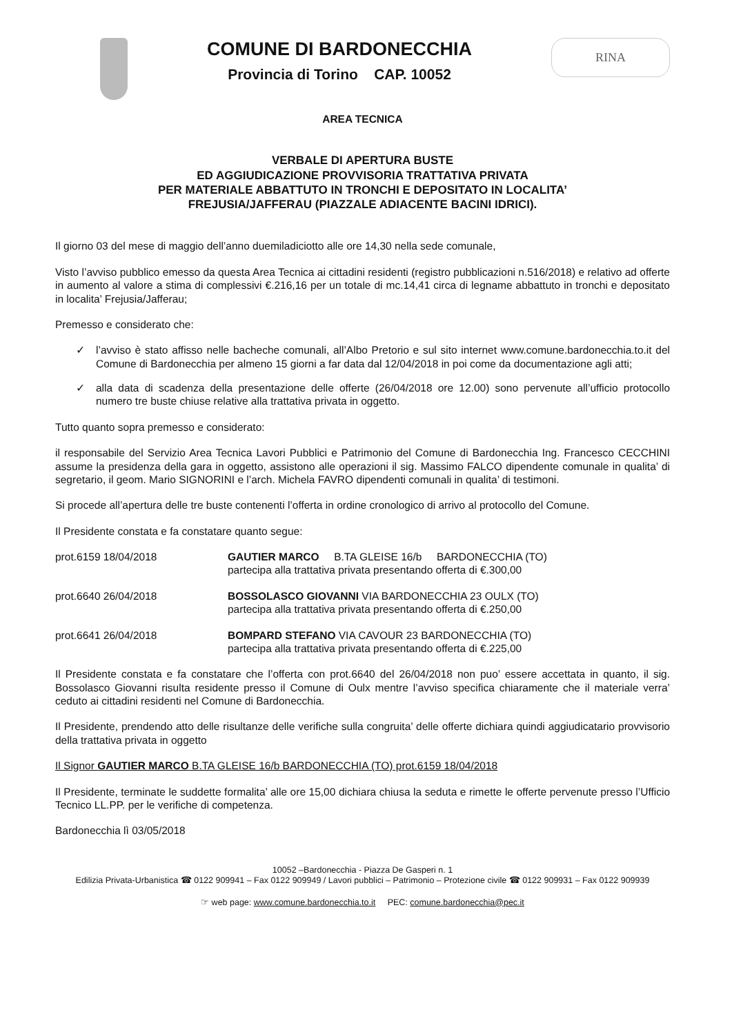COMUNE DI BARDONECCHIA
Provincia di Torino CAP. 10052
RINA
AREA TECNICA
VERBALE DI APERTURA BUSTE
ED AGGIUDICAZIONE PROVVISORIA TRATTATIVA PRIVATA
PER MATERIALE ABBATTUTO IN TRONCHI E DEPOSITATO IN LOCALITA’
FREJUSIA/JAFFERAU (PIAZZALE ADIACENTE BACINI IDRICI).
Il giorno 03 del mese di maggio dell’anno duemiladiciotto alle ore 14,30 nella sede comunale,
Visto l’avviso pubblico emesso da questa Area Tecnica ai cittadini residenti (registro pubblicazioni n.516/2018) e relativo ad offerte in aumento al valore a stima di complessivi €.216,16 per un totale di mc.14,41 circa di legname abbattuto in tronchi e depositato in localita’ Frejusia/Jafferau;
Premesso e considerato che:
✓ l’avviso è stato affisso nelle bacheche comunali, all’Albo Pretorio e sul sito internet www.comune.bardonecchia.to.it del Comune di Bardonecchia per almeno 15 giorni a far data dal 12/04/2018 in poi come da documentazione agli atti;
✓ alla data di scadenza della presentazione delle offerte (26/04/2018 ore 12.00) sono pervenute all’ufficio protocollo numero tre buste chiuse relative alla trattativa privata in oggetto.
Tutto quanto sopra premesso e considerato:
il responsabile del Servizio Area Tecnica Lavori Pubblici e Patrimonio del Comune di Bardonecchia Ing. Francesco CECCHINI assume la presidenza della gara in oggetto, assistono alle operazioni il sig. Massimo FALCO dipendente comunale in qualita’ di segretario, il geom. Mario SIGNORINI e l’arch. Michela FAVRO dipendenti comunali in qualita’ di testimoni.
Si procede all’apertura delle tre buste contenenti l’offerta in ordine cronologico di arrivo al protocollo del Comune.
Il Presidente constata e fa constatare quanto segue:
prot.6159 18/04/2018 GAUTIER MARCO B.TA GLEISE 16/b BARDONECCHIA (TO)
partecipa alla trattativa privata presentando offerta di €.300,00
prot.6640 26/04/2018 BOSSOLASCO GIOVANNI VIA BARDONECCHIA 23 OULX (TO)
partecipa alla trattativa privata presentando offerta di €.250,00
prot.6641 26/04/2018 BOMPARD STEFANO VIA CAVOUR 23 BARDONECCHIA (TO)
partecipa alla trattativa privata presentando offerta di €.225,00
Il Presidente constata e fa constatare che l’offerta con prot.6640 del 26/04/2018 non puo’ essere accettata in quanto, il sig. Bossolasco Giovanni risulta residente presso il Comune di Oulx mentre l’avviso specifica chiaramente che il materiale verra’ ceduto ai cittadini residenti nel Comune di Bardonecchia.
Il Presidente, prendendo atto delle risultanze delle verifiche sulla congruita’ delle offerte dichiara quindi aggiudicatario provvisorio della trattativa privata in oggetto
Il Signor GAUTIER MARCO B.TA GLEISE 16/b BARDONECCHIA (TO) prot.6159 18/04/2018
Il Presidente, terminate le suddette formalita’ alle ore 15,00 dichiara chiusa la seduta e rimette le offerte pervenute presso l’Ufficio Tecnico LL.PP. per le verifiche di competenza.
Bardonecchia lì 03/05/2018
10052 –Bardonecchia - Piazza De Gasperi n. 1
Edilizia Privata-Urbanistica ☎ 0122 909941 – Fax 0122 909949 / Lavori pubblici – Patrimonio – Protezione civile ☎ 0122 909931 – Fax 0122 909939
☞ web page: www.comune.bardonecchia.to.it PEC: comune.bardonecchia@pec.it